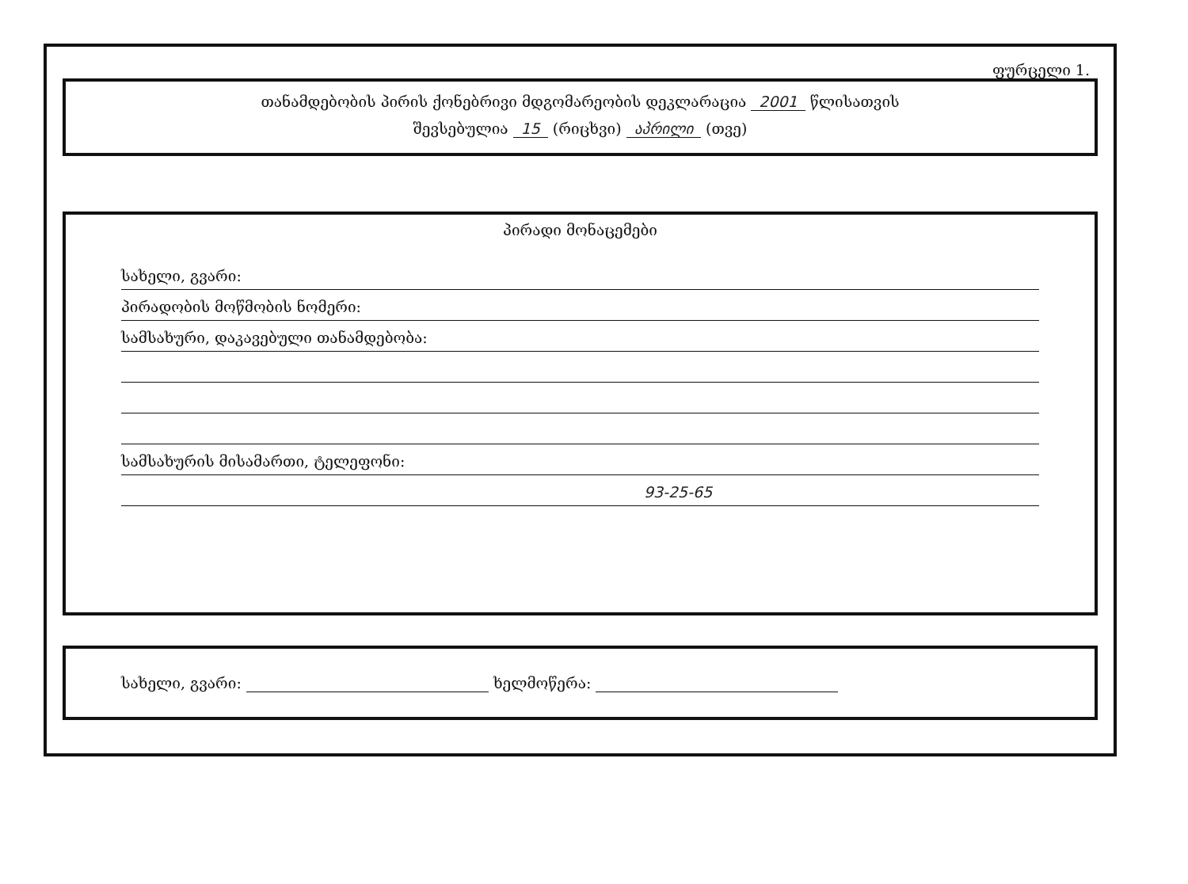ფურცელი 1.
თანამდებობის პირის ქონებრივი მდგომარეობის დეკლარაცია 2001 წლისათვის
შევსებულია 15 (რიცხვი) აპრილი (თვე)
პირადი მონაცემები
სახელი, გვარი:
პირადობის მოწმობის ნომერი:
სამსახური, დაკავებული თანამდებობა:
სამსახურის მისამართი, ტელეფონი:
93-25-65
სახელი, გვარი: ხელმოწერა: